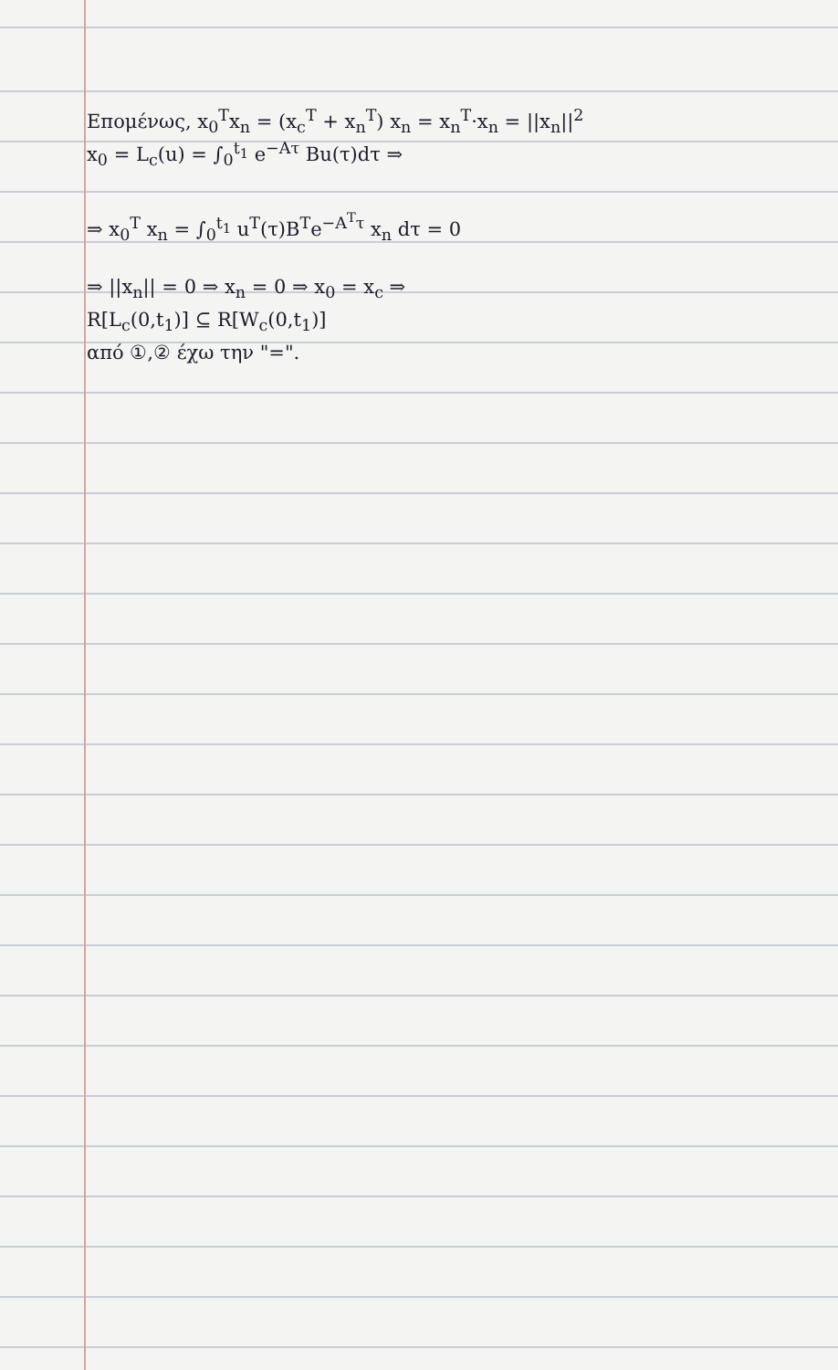Επομένως, x<sub>0</sub><sup>T</sup>x<sub>n</sub> = (x<sub>c</sub><sup>T</sup> + x<sub>n</sub><sup>T</sup>) x<sub>n</sub> = x<sub>n</sub><sup>T</sup>·x<sub>n</sub> = ||x<sub>n</sub>||<sup>2</sup>
x<sub>0</sub> = L<sub>c</sub>(u) = ∫<sub>0</sub><sup>t<sub>1</sub></sup> e<sup>−Aτ</sup> Bu(τ)dτ ⇒
⇒ x<sub>0</sub><sup>T</sup> x<sub>n</sub> = ∫<sub>0</sub><sup>t<sub>1</sub></sup> u<sup>T</sup>(τ)B<sup>T</sup>e<sup>−A<sup>T</sup>τ</sup> x<sub>n</sub> dτ = 0
⇒ ||x<sub>n</sub>|| = 0 ⇒ x<sub>n</sub> = 0 ⇒ x<sub>0</sub> = x<sub>c</sub> ⇒
R[L<sub>c</sub>(0,t<sub>1</sub>)] ⊆ R[W<sub>c</sub>(0,t<sub>1</sub>)]
από ①,② έχω την "=".